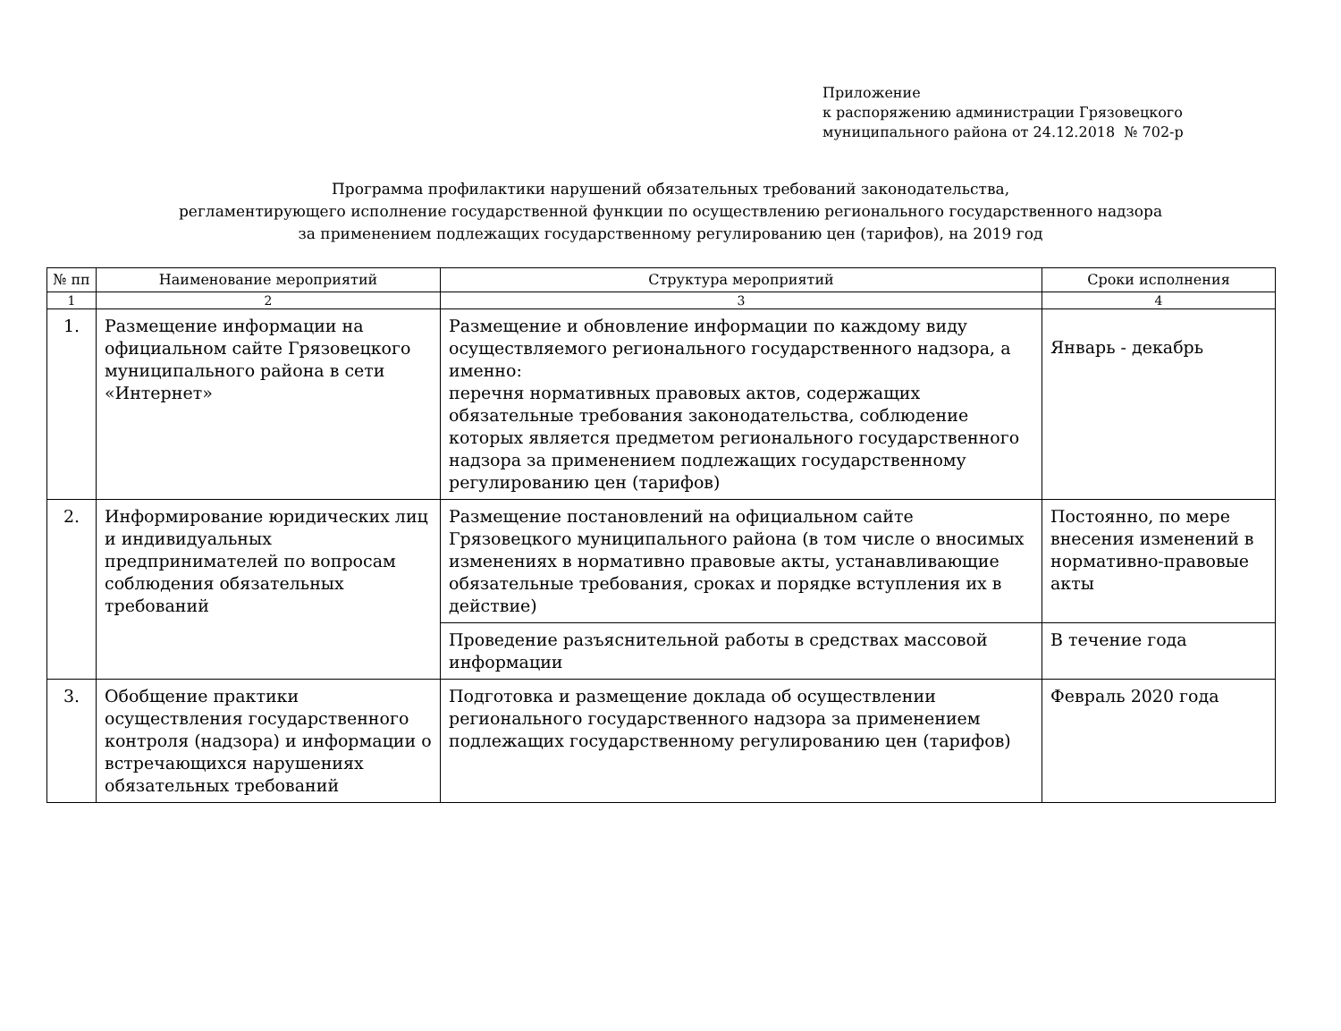Приложение
к распоряжению администрации Грязовецкого
муниципального района от 24.12.2018 № 702-р
Программа профилактики нарушений обязательных требований законодательства,
регламентирующего исполнение государственной функции по осуществлению регионального государственного надзора
за применением подлежащих государственному регулированию цен (тарифов), на 2019 год
| № пп | Наименование мероприятий | Структура мероприятий | Сроки исполнения |
| --- | --- | --- | --- |
| 1 | 2 | 3 | 4 |
| 1. | Размещение информации на официальном сайте Грязовецкого муниципального района в сети «Интернет» | Размещение и обновление информации по каждому виду осуществляемого регионального государственного надзора, а именно: перечня нормативных правовых актов, содержащих обязательные требования законодательства, соблюдение которых является предметом регионального государственного надзора за применением подлежащих государственному регулированию цен (тарифов) | Январь - декабрь |
| 2. | Информирование юридических лиц и индивидуальных предпринимателей по вопросам соблюдения обязательных требований | Размещение постановлений на официальном сайте Грязовецкого муниципального района (в том числе о вносимых изменениях в нормативно правовые акты, устанавливающие обязательные требования, сроках и порядке вступления их в действие) | Постоянно, по мере внесения изменений в нормативно-правовые акты |
| | | Проведение разъяснительной работы в средствах массовой информации | В течение года |
| 3. | Обобщение практики осуществления государственного контроля (надзора) и информации о встречающихся нарушениях обязательных требований | Подготовка и размещение доклада об осуществлении регионального государственного надзора за применением подлежащих государственному регулированию цен (тарифов) | Февраль 2020 года |